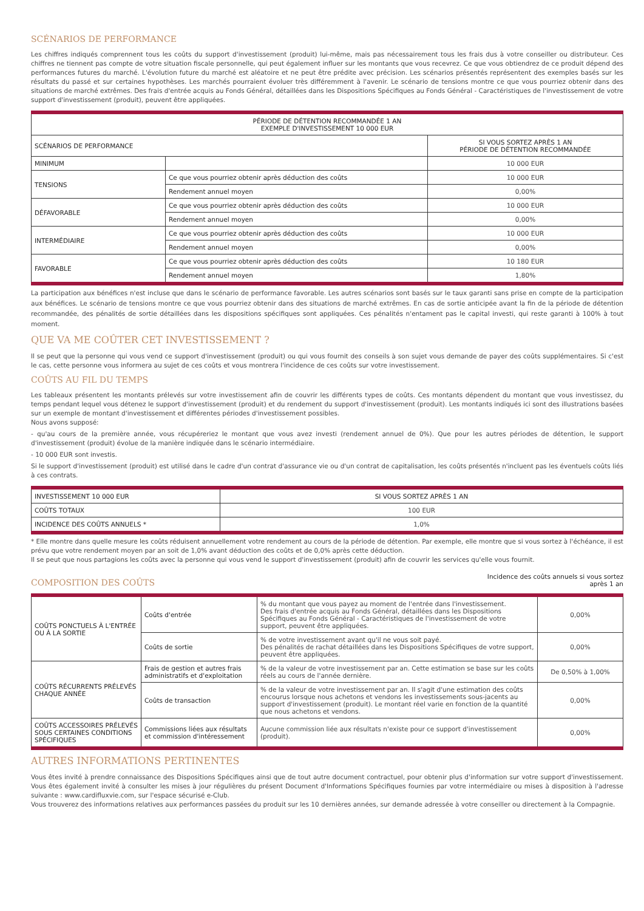SCÉNARIOS DE PERFORMANCE
Les chiffres indiqués comprennent tous les coûts du support d'investissement (produit) lui-même, mais pas nécessairement tous les frais dus à votre conseiller ou distributeur. Ces chiffres ne tiennent pas compte de votre situation fiscale personnelle, qui peut également influer sur les montants que vous recevrez. Ce que vous obtiendrez de ce produit dépend des performances futures du marché. L'évolution future du marché est aléatoire et ne peut être prédite avec précision. Les scénarios présentés représentent des exemples basés sur les résultats du passé et sur certaines hypothèses. Les marchés pourraient évoluer très différemment à l'avenir. Le scénario de tensions montre ce que vous pourriez obtenir dans des situations de marché extrêmes. Des frais d'entrée acquis au Fonds Général, détaillées dans les Dispositions Spécifiques au Fonds Général - Caractéristiques de l'investissement de votre support d'investissement (produit), peuvent être appliquées.
| PÉRIODE DE DÉTENTION RECOMMANDÉE 1 AN EXEMPLE D'INVESTISSEMENT 10 000 EUR | | |
| --- | --- | --- |
| SCÉNARIOS DE PERFORMANCE | | SI VOUS SORTEZ APRÈS 1 AN PÉRIODE DE DÉTENTION RECOMMANDÉE |
| MINIMUM | | 10 000 EUR |
| TENSIONS | Ce que vous pourriez obtenir après déduction des coûts | 10 000 EUR |
| | Rendement annuel moyen | 0,00% |
| DÉFAVORABLE | Ce que vous pourriez obtenir après déduction des coûts | 10 000 EUR |
| | Rendement annuel moyen | 0,00% |
| INTERMÉDIAIRE | Ce que vous pourriez obtenir après déduction des coûts | 10 000 EUR |
| | Rendement annuel moyen | 0,00% |
| FAVORABLE | Ce que vous pourriez obtenir après déduction des coûts | 10 180 EUR |
| | Rendement annuel moyen | 1,80% |
La participation aux bénéfices n'est incluse que dans le scénario de performance favorable. Les autres scénarios sont basés sur le taux garanti sans prise en compte de la participation aux bénéfices. Le scénario de tensions montre ce que vous pourriez obtenir dans des situations de marché extrêmes. En cas de sortie anticipée avant la fin de la période de détention recommandée, des pénalités de sortie détaillées dans les dispositions spécifiques sont appliquées. Ces pénalités n'entament pas le capital investi, qui reste garanti à 100% à tout moment.
QUE VA ME COÛTER CET INVESTISSEMENT ?
Il se peut que la personne qui vous vend ce support d'investissement (produit) ou qui vous fournit des conseils à son sujet vous demande de payer des coûts supplémentaires. Si c'est le cas, cette personne vous informera au sujet de ces coûts et vous montrera l'incidence de ces coûts sur votre investissement.
COÛTS AU FIL DU TEMPS
Les tableaux présentent les montants prélevés sur votre investissement afin de couvrir les différents types de coûts. Ces montants dépendent du montant que vous investissez, du temps pendant lequel vous détenez le support d'investissement (produit) et du rendement du support d'investissement (produit). Les montants indiqués ici sont des illustrations basées sur un exemple de montant d'investissement et différentes périodes d'investissement possibles.
Nous avons supposé:
- qu'au cours de la première année, vous récupéreriez le montant que vous avez investi (rendement annuel de 0%). Que pour les autres périodes de détention, le support d'investissement (produit) évolue de la manière indiquée dans le scénario intermédiaire.
- 10 000 EUR sont investis.
Si le support d'investissement (produit) est utilisé dans le cadre d'un contrat d'assurance vie ou d'un contrat de capitalisation, les coûts présentés n'incluent pas les éventuels coûts liés à ces contrats.
| INVESTISSEMENT 10 000 EUR | SI VOUS SORTEZ APRÈS 1 AN |
| --- | --- |
| COÛTS TOTAUX | 100 EUR |
| INCIDENCE DES COÛTS ANNUELS * | 1,0% |
* Elle montre dans quelle mesure les coûts réduisent annuellement votre rendement au cours de la période de détention. Par exemple, elle montre que si vous sortez à l'échéance, il est prévu que votre rendement moyen par an soit de 1,0% avant déduction des coûts et de 0,0% après cette déduction.
Il se peut que nous partagions les coûts avec la personne qui vous vend le support d'investissement (produit) afin de couvrir les services qu'elle vous fournit.
COMPOSITION DES COÛTS
Incidence des coûts annuels si vous sortez
après 1 an
| COÛTS PONCTUELS À L'ENTRÉE OU À LA SORTIE | Coûts d'entrée | % du montant que vous payez au moment de l'entrée dans l'investissement. Des frais d'entrée acquis au Fonds Général, détaillées dans les Dispositions Spécifiques au Fonds Général - Caractéristiques de l'investissement de votre support, peuvent être appliquées. | 0,00% |
| | Coûts de sortie | % de votre investissement avant qu'il ne vous soit payé. Des pénalités de rachat détaillées dans les Dispositions Spécifiques de votre support, peuvent être appliquées. | 0,00% |
| COÛTS RÉCURRENTS PRÉLEVÉS CHAQUE ANNÉE | Frais de gestion et autres frais administratifs et d'exploitation | % de la valeur de votre investissement par an. Cette estimation se base sur les coûts réels au cours de l'année dernière. | De 0,50% à 1,00% |
| | Coûts de transaction | % de la valeur de votre investissement par an. Il s'agit d'une estimation des coûts encourus lorsque nous achetons et vendons les investissements sous-jacents au support d'investissement (produit). Le montant réel varie en fonction de la quantité que nous achetons et vendons. | 0,00% |
| COÛTS ACCESSOIRES PRÉLEVÉS SOUS CERTAINES CONDITIONS SPÉCIFIQUES | Commissions liées aux résultats et commission d'intéressement | Aucune commission liée aux résultats n'existe pour ce support d'investissement (produit). | 0,00% |
AUTRES INFORMATIONS PERTINENTES
Vous êtes invité à prendre connaissance des Dispositions Spécifiques ainsi que de tout autre document contractuel, pour obtenir plus d'information sur votre support d'investissement. Vous êtes également invité à consulter les mises à jour régulières du présent Document d'Informations Spécifiques fournies par votre intermédiaire ou mises à disposition à l'adresse suivante : www.cardifluxvie.com, sur l'espace sécurisé e-Club.
Vous trouverez des informations relatives aux performances passées du produit sur les 10 dernières années, sur demande adressée à votre conseiller ou directement à la Compagnie.